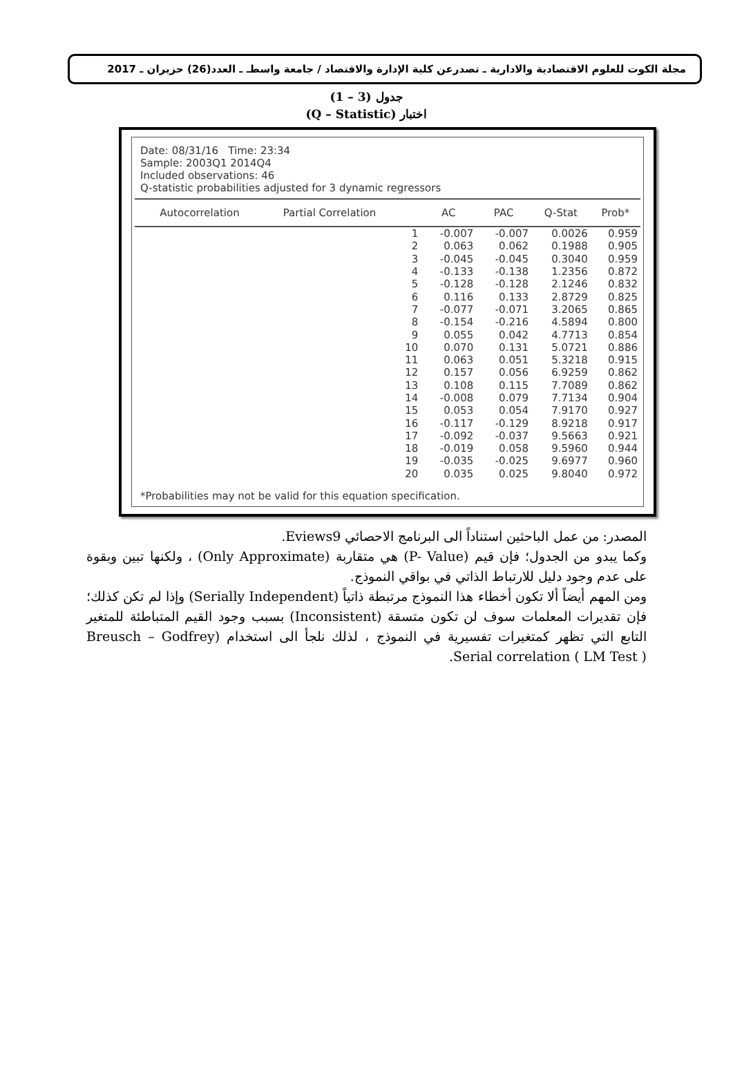مجلة الكوت للعلوم الاقتصادية والادارية ـ تصدرعن كلية الإدارة والاقتصاد / جامعة واسطـ ـ العدد(26) حزيران ـ 2017
جدول (3 – 1)
اختبار (Q – Statistic)
Date: 08/31/16 Time: 23:34
Sample: 2003Q1 2014Q4
Included observations: 46
Q-statistic probabilities adjusted for 3 dynamic regressors
| Autocorrelation | Partial Correlation | | AC | PAC | Q-Stat | Prob* |
| --- | --- | --- | --- | --- | --- | --- |
| | | 1 | -0.007 | -0.007 | 0.0026 | 0.959 |
| | | 2 | 0.063 | 0.062 | 0.1988 | 0.905 |
| | | 3 | -0.045 | -0.045 | 0.3040 | 0.959 |
| | | 4 | -0.133 | -0.138 | 1.2356 | 0.872 |
| | | 5 | -0.128 | -0.128 | 2.1246 | 0.832 |
| | | 6 | 0.116 | 0.133 | 2.8729 | 0.825 |
| | | 7 | -0.077 | -0.071 | 3.2065 | 0.865 |
| | | 8 | -0.154 | -0.216 | 4.5894 | 0.800 |
| | | 9 | 0.055 | 0.042 | 4.7713 | 0.854 |
| | | 10 | 0.070 | 0.131 | 5.0721 | 0.886 |
| | | 11 | 0.063 | 0.051 | 5.3218 | 0.915 |
| | | 12 | 0.157 | 0.056 | 6.9259 | 0.862 |
| | | 13 | 0.108 | 0.115 | 7.7089 | 0.862 |
| | | 14 | -0.008 | 0.079 | 7.7134 | 0.904 |
| | | 15 | 0.053 | 0.054 | 7.9170 | 0.927 |
| | | 16 | -0.117 | -0.129 | 8.9218 | 0.917 |
| | | 17 | -0.092 | -0.037 | 9.5663 | 0.921 |
| | | 18 | -0.019 | 0.058 | 9.5960 | 0.944 |
| | | 19 | -0.035 | -0.025 | 9.6977 | 0.960 |
| | | 20 | 0.035 | 0.025 | 9.8040 | 0.972 |
*Probabilities may not be valid for this equation specification.
المصدر: من عمل الباحثين استناداً الى البرنامج الاحصائي Eviews9.
وكما يبدو من الجدول؛ فإن قيم (P- Value) هي متقاربة (Only Approximate) ، ولكنها تبين وبقوة على عدم وجود دليل للارتباط الذاتي في بواقي النموذج.
ومن المهم أيضاً ألا تكون أخطاء هذا النموذج مرتبطة ذاتياً (Serially Independent) وإذا لم تكن كذلك؛ فإن تقديرات المعلمات سوف لن تكون متسقة (Inconsistent) بسبب وجود القيم المتباطئة للمتغير التابع التي تظهر كمتغيرات تفسيرية في النموذج ، لذلك نلجأ الى استخدام (Breusch – Godfrey Serial correlation ( LM Test ).